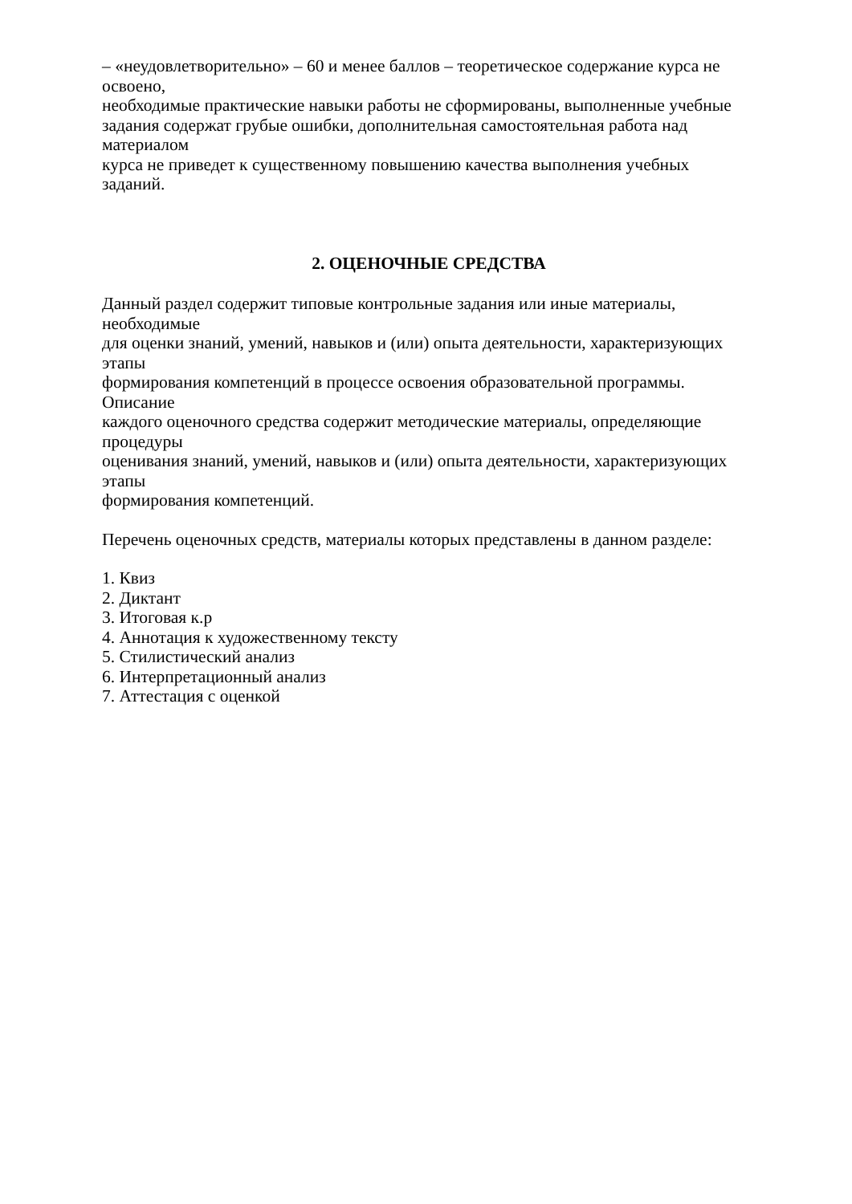– «неудовлетворительно» – 60 и менее баллов – теоретическое содержание курса не освоено,
необходимые практические навыки работы не сформированы, выполненные учебные
задания содержат грубые ошибки, дополнительная самостоятельная работа над материалом
курса не приведет к существенному повышению качества выполнения учебных заданий.
2. ОЦЕНОЧНЫЕ СРЕДСТВА
Данный раздел содержит типовые контрольные задания или иные материалы, необходимые
для оценки знаний, умений, навыков и (или) опыта деятельности, характеризующих этапы
формирования компетенций в процессе освоения образовательной программы. Описание
каждого оценочного средства содержит методические материалы, определяющие процедуры
оценивания знаний, умений, навыков и (или) опыта деятельности, характеризующих этапы
формирования компетенций.
Перечень оценочных средств, материалы которых представлены в данном разделе:
1. Квиз
2. Диктант
3. Итоговая к.р
4. Аннотация к художественному тексту
5. Стилистический анализ
6. Интерпретационный анализ
7. Аттестация с оценкой